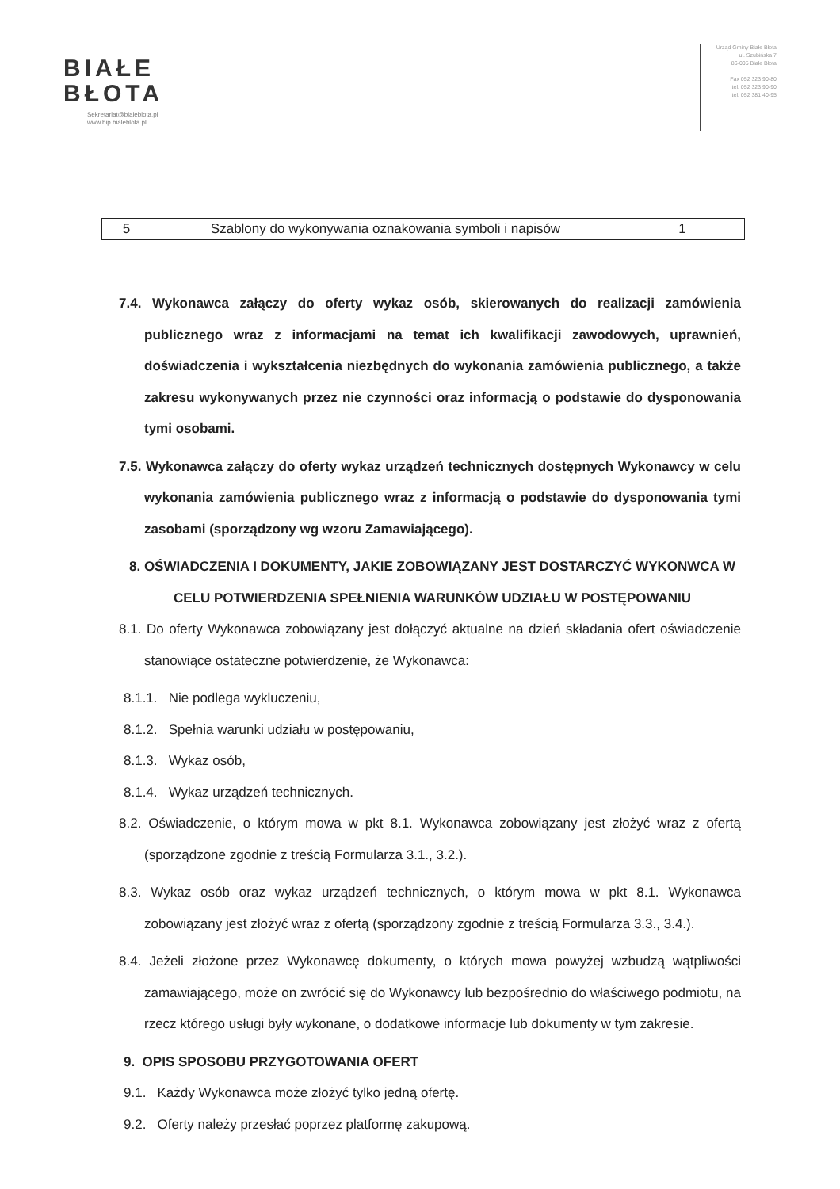BIAŁE
BŁOTA
Sekretariat@bialeblota.pl
www.bip.bialeblota.pl
Urząd Gminy Białe Błota
ul. Szubińska 7
86-005 Białe Błota
Fax 052 323 90-80
tel. 052 323 90-90
tel. 052 381 40-95
| 5 | Szablony do wykonywania oznakowania symboli i napisów | 1 |
7.4. Wykonawca załączy do oferty wykaz osób, skierowanych do realizacji zamówienia publicznego wraz z informacjami na temat ich kwalifikacji zawodowych, uprawnień, doświadczenia i wykształcenia niezbędnych do wykonania zamówienia publicznego, a także zakresu wykonywanych przez nie czynności oraz informacją o podstawie do dysponowania tymi osobami.
7.5. Wykonawca załączy do oferty wykaz urządzeń technicznych dostępnych Wykonawcy w celu wykonania zamówienia publicznego wraz z informacją o podstawie do dysponowania tymi zasobami (sporządzony wg wzoru Zamawiającego).
8. OŚWIADCZENIA I DOKUMENTY, JAKIE ZOBOWIĄZANY JEST DOSTARCZYĆ WYKONWCA W CELU POTWIERDZENIA SPEŁNIENIA WARUNKÓW UDZIAŁU W POSTĘPOWANIU
8.1. Do oferty Wykonawca zobowiązany jest dołączyć aktualne na dzień składania ofert oświadczenie stanowiące ostateczne potwierdzenie, że Wykonawca:
8.1.1. Nie podlega wykluczeniu,
8.1.2. Spełnia warunki udziału w postępowaniu,
8.1.3. Wykaz osób,
8.1.4. Wykaz urządzeń technicznych.
8.2. Oświadczenie, o którym mowa w pkt 8.1. Wykonawca zobowiązany jest złożyć wraz z ofertą (sporządzone zgodnie z treścią Formularza 3.1., 3.2.).
8.3. Wykaz osób oraz wykaz urządzeń technicznych, o którym mowa w pkt 8.1. Wykonawca zobowiązany jest złożyć wraz z ofertą (sporządzony zgodnie z treścią Formularza 3.3., 3.4.).
8.4. Jeżeli złożone przez Wykonawcę dokumenty, o których mowa powyżej wzbudzą wątpliwości zamawiającego, może on zwrócić się do Wykonawcy lub bezpośrednio do właściwego podmiotu, na rzecz którego usługi były wykonane, o dodatkowe informacje lub dokumenty w tym zakresie.
9. OPIS SPOSOBU PRZYGOTOWANIA OFERT
9.1. Każdy Wykonawca może złożyć tylko jedną ofertę.
9.2. Oferty należy przesłać poprzez platformę zakupową.